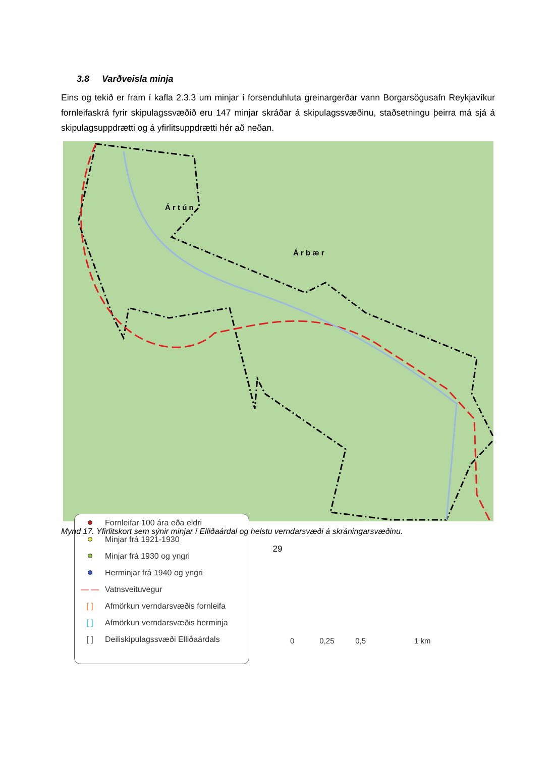3.8 Varðveisla minja
Eins og tekið er fram í kafla 2.3.3 um minjar í forsenduhluta greinargerðar vann Borgarsögusafn Reykjavíkur fornleifaskrá fyrir skipulagssvæðið eru 147 minjar skráðar á skipulagssvæðinu, staðsetningu þeirra má sjá á skipulagsuppdrætti og á yfirlitsuppdrætti hér að neðan.
Á r t ú n
Á r b æ r
Fornleifar 100 ára eða eldri
Minjar frá 1921-1930
Minjar frá 1930 og yngri
Herminjar frá 1940 og yngri
— — Vatnsveituvegur
[ ] Afmörkun verndarsvæðis fornleifa
[ ] Afmörkun verndarsvæðis herminja
[ ] Deiliskipulagssvæði Elliðaárdals
0 0,25 0,5 1 km
Mynd 17. Yfirlitskort sem sýnir minjar í Elliðaárdal og helstu verndarsvæði á skráningarsvæðinu.
29